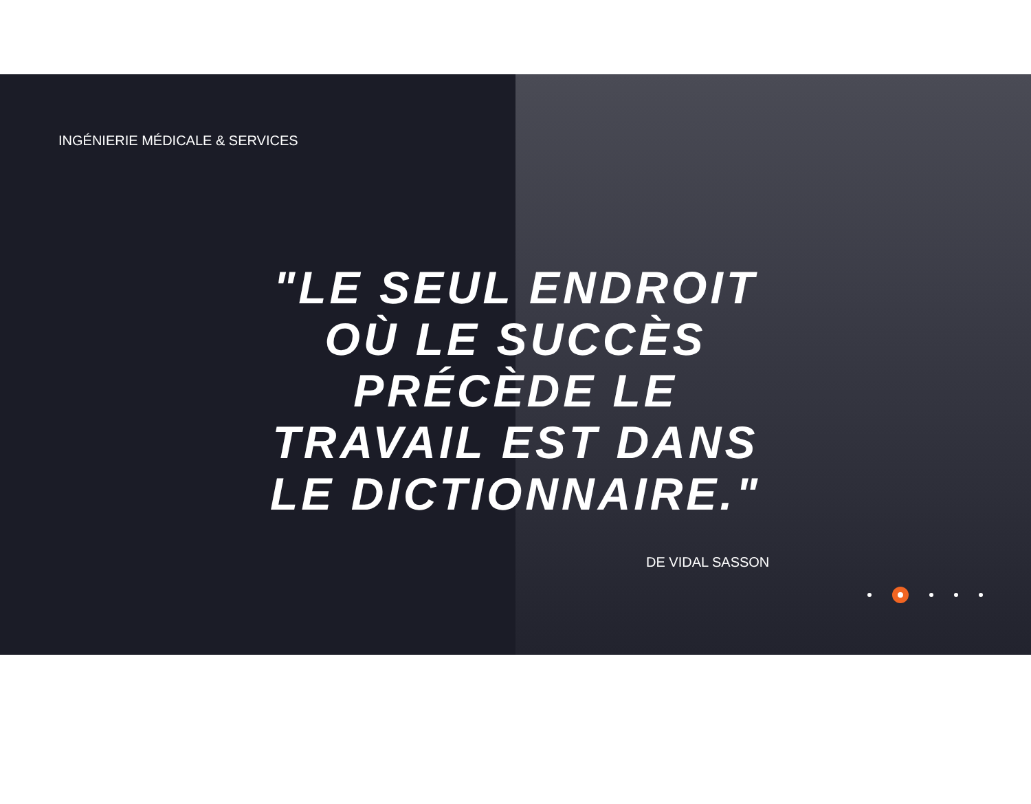INGÉNIERIE MÉDICALE & SERVICES
"LE SEUL ENDROIT OÙ LE SUCCÈS PRÉCÈDE LE TRAVAIL EST DANS LE DICTIONNAIRE."
DE VIDAL SASSON